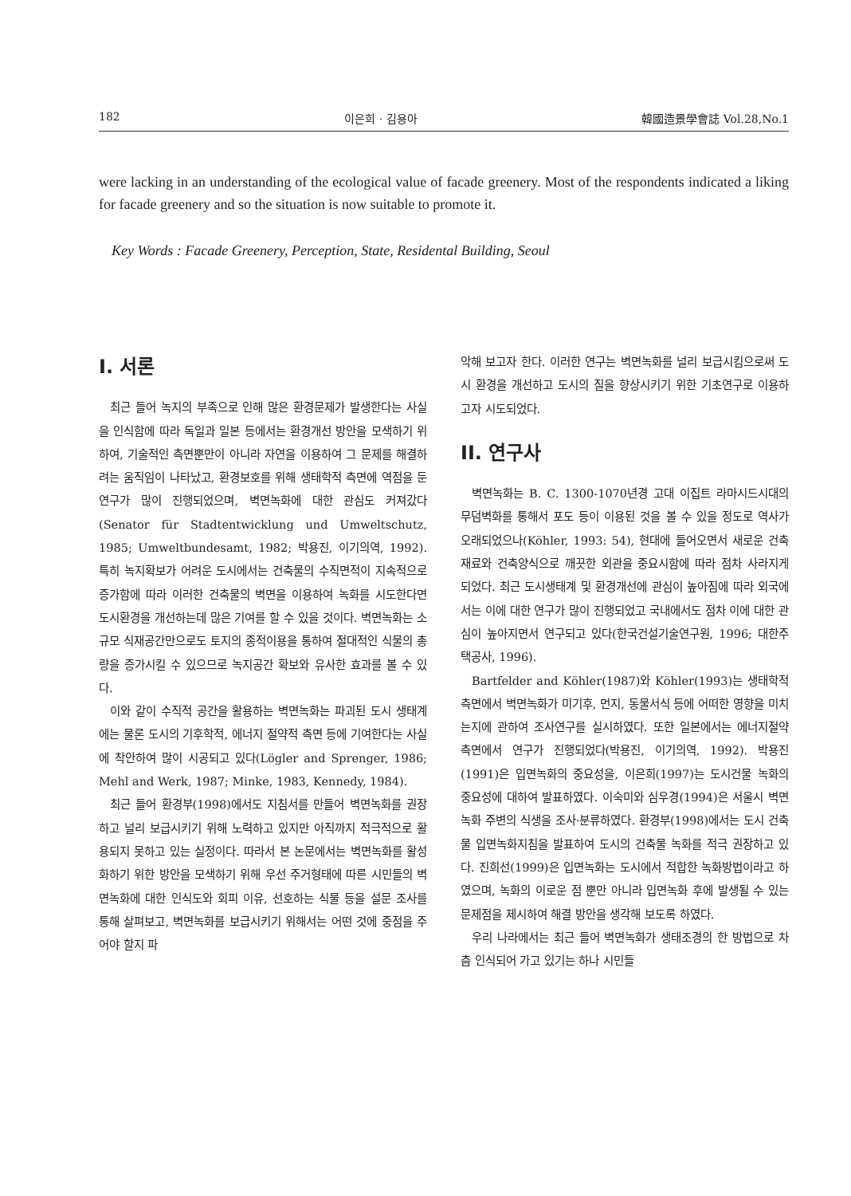182 이은희 · 김용아 韓國造景學會誌 Vol.28,No.1
were lacking in an understanding of the ecological value of facade greenery. Most of the respondents indicated a liking for facade greenery and so the situation is now suitable to promote it.
Key Words : Facade Greenery, Perception, State, Residental Building, Seoul
I. 서론
최근 들어 녹지의 부족으로 인해 많은 환경문제가 발생한다는 사실을 인식함에 따라 독일과 일본 등에서는 환경개선 방안을 모색하기 위하여, 기술적인 측면뿐만이 아니라 자연을 이용하여 그 문제를 해결하려는 움직임이 나타났고, 환경보호를 위해 생태학적 측면에 역점을 둔 연구가 많이 진행되었으며, 벽면녹화에 대한 관심도 커져갔다(Senator für Stadtentwicklung und Umweltschutz, 1985; Umweltbundesamt, 1982; 박용진, 이기의역, 1992). 특히 녹지확보가 어려운 도시에서는 건축물의 수직면적이 지속적으로 증가함에 따라 이러한 건축물의 벽면을 이용하여 녹화를 시도한다면 도시환경을 개선하는데 많은 기여를 할 수 있을 것이다. 벽면녹화는 소규모 식재공간만으로도 토지의 종적이용을 통하여 절대적인 식물의 총량을 증가시킬 수 있으므로 녹지공간 확보와 유사한 효과를 볼 수 있다.
이와 같이 수직적 공간을 활용하는 벽면녹화는 파괴된 도시 생태계에는 물론 도시의 기후학적, 에너지 절약적 측면 등에 기여한다는 사실에 착안하여 많이 시공되고 있다(Lögler and Sprenger, 1986; Mehl and Werk, 1987; Minke, 1983, Kennedy, 1984).
최근 들어 환경부(1998)에서도 지침서를 만들어 벽면녹화를 권장하고 널리 보급시키기 위해 노력하고 있지만 아직까지 적극적으로 활용되지 못하고 있는 실정이다. 따라서 본 논문에서는 벽면녹화를 활성화하기 위한 방안을 모색하기 위해 우선 주거형태에 따른 시민들의 벽면녹화에 대한 인식도와 회피 이유, 선호하는 식물 등을 설문 조사를 통해 살펴보고, 벽면녹화를 보급시키기 위해서는 어떤 것에 중점을 주어야 할지 파
악해 보고자 한다. 이러한 연구는 벽면녹화를 널리 보급시킴으로써 도시 환경을 개선하고 도시의 질을 향상시키기 위한 기초연구로 이용하고자 시도되었다.
II. 연구사
벽면녹화는 B. C. 1300-1070년경 고대 이집트 라마시드시대의 무덤벽화를 통해서 포도 등이 이용된 것을 볼 수 있을 정도로 역사가 오래되었으나(Köhler, 1993: 54), 현대에 들어오면서 새로운 건축재료와 건축양식으로 깨끗한 외관을 중요시함에 따라 점차 사라지게 되었다. 최근 도시생태계 및 환경개선에 관심이 높아짐에 따라 외국에서는 이에 대한 연구가 많이 진행되었고 국내에서도 점차 이에 대한 관심이 높아지면서 연구되고 있다(한국건설기술연구원, 1996; 대한주택공사, 1996).
Bartfelder and Köhler(1987)와 Köhler(1993)는 생태학적 측면에서 벽면녹화가 미기후, 먼지, 동물서식 등에 어떠한 영향을 미치는지에 관하여 조사연구를 실시하였다. 또한 일본에서는 에너지절약 측면에서 연구가 진행되었다(박용진, 이기의역, 1992). 박용진(1991)은 입면녹화의 중요성을, 이은희(1997)는 도시건물 녹화의 중요성에 대하여 발표하였다. 이숙미와 심우경(1994)은 서울시 벽면녹화 주변의 식생을 조사·분류하였다. 환경부(1998)에서는 도시 건축물 입면녹화지침을 발표하여 도시의 건축물 녹화를 적극 권장하고 있다. 진희선(1999)은 입면녹화는 도시에서 적합한 녹화방법이라고 하였으며, 녹화의 이로운 점 뿐만 아니라 입면녹화 후에 발생될 수 있는 문제점을 제시하여 해결 방안을 생각해 보도록 하였다.
우리 나라에서는 최근 들어 벽면녹화가 생태조경의 한 방법으로 차츰 인식되어 가고 있기는 하나 시민들